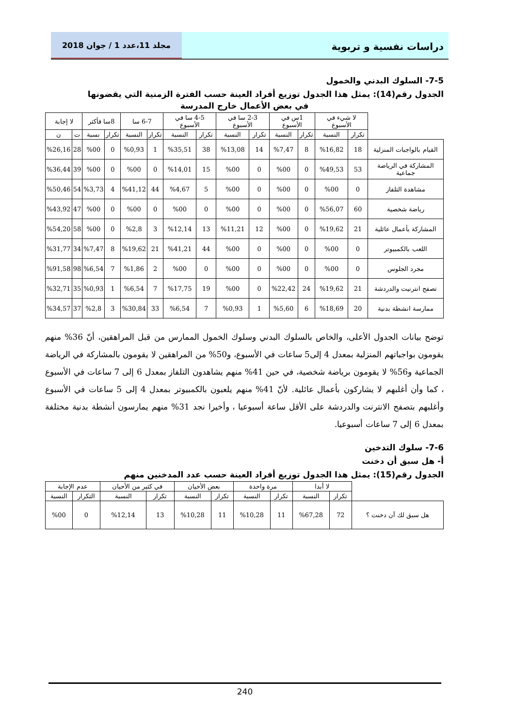دراسات نفسية و تربوية
مجلد 11،عدد 1 / جوان 2018
7-5- السلوك البدني والخمول
الجدول رقم(14): يمثل هذا الجدول توزيع أفراد العينة حسب الفترة الزمنية التي يقضونها
في بعض الأعمال خارج المدرسة
| | لا شيء في الأسبوع | | 1س في الأسبوع | | 2-3 سا في الأسبوع | | 4-5 سا في الأسبوع | | 6-7 سا | | 8سا فأكثر | | لا إجابة | |
| --- | --- | --- | --- | --- | --- | --- | --- | --- | --- | --- | --- | --- | --- | --- |
| | تكرار | النسبة | تكرار | النسبة | تكرار | النسبة | تكرار | النسبة | تكرار | النسبة | تكرار | نسبة | ت | ن |
| القيام بالواجبات المنزلية | 18 | %16,82 | 8 | %7,47 | 14 | %13,08 | 38 | %35,51 | 1 | %0,93 | 0 | %00 | 28 | %26,16 |
| المشاركة في الرياضة جماعية | 53 | %49,53 | 0 | %00 | 0 | %00 | 15 | %14,01 | 0 | %00 | 0 | %00 | 39 | %36,44 |
| مشاهدة التلفاز | 0 | %00 | 0 | %00 | 0 | %00 | 5 | %4,67 | 44 | %41,12 | 4 | %3,73 | 54 | %50,46 |
| رياضة شخصية | 60 | %56,07 | 0 | %00 | 0 | %00 | 0 | %00 | 0 | %00 | 0 | %00 | 47 | %43,92 |
| المشاركة بأعمال عائلية | 21 | %19,62 | 0 | %00 | 12 | %11,21 | 13 | %12,14 | 3 | %2,8 | 0 | %00 | 58 | %54,20 |
| اللعب بالكمبيوتر | 0 | %00 | 0 | %00 | 0 | %00 | 44 | %41,21 | 21 | %19,62 | 8 | %7,47 | 34 | %31,77 |
| مجرد الجلوس | 0 | %00 | 0 | %00 | 0 | %00 | 0 | %00 | 2 | %1,86 | 7 | %6,54 | 98 | %91,58 |
| تصفح انترنيت والدردشة | 21 | %19,62 | 24 | %22,42 | 0 | %00 | 19 | %17,75 | 7 | %6,54 | 1 | %0,93 | 35 | %32,71 |
| ممارسة انشطة بدنية | 20 | %18,69 | 6 | %5,60 | 1 | %0,93 | 7 | %6,54 | 33 | %30,84 | 3 | %2,8 | 37 | %34,57 |
توضح بيانات الجدول الأعلى، والخاص بالسلوك البدني وسلوك الخمول الممارس من قبل المراهقين، أنّ 36% منهم يقومون بواجباتهم المنزلية بمعدل 4 إلى5 ساعات في الأسبوع، و50% من المراهقين لا يقومون بالمشاركة في الرياضة الجماعية و56% لا يقومون برياضة شخصية، في حين 41% منهم يشاهدون التلفاز بمعدل 6 إلى 7 ساعات في الأسبوع ، كما وأن أغلبهم لا يشاركون بأعمال عائلية. لأنّ 41% منهم يلعبون بالكمبيوتر بمعدل 4 إلى 5 ساعات في الأسبوع وأغلبهم بتصفح الانترنت والدردشة على الأقل ساعة أسبوعيا ، وأخيرا نجد 31% منهم يمارسون أنشطة بدنية مختلفة بمعدل 6 إلى 7 ساعات أسبوعيا.
7-6- سلوك التدخين
أ- هل سبق أن دخنت
الجدول رقم(15): يمثل هذا الجدول توزيع أفراد العينة حسب عدد المدخنين منهم
| | لا أبدا | | مرة واحدة | | بعض الأحيان | | في كثير من الأحيان | | عدم الإجابة | |
| --- | --- | --- | --- | --- | --- | --- | --- | --- | --- | --- |
| | تكرار | النسبة | تكرار | النسبة | تكرار | النسبة | تكرار | النسبة | التكرار | النسبة |
| هل سبق لك أن دخنت ؟ | 72 | %67,28 | 11 | %10,28 | 11 | %10,28 | 13 | %12,14 | 0 | %00 |
240